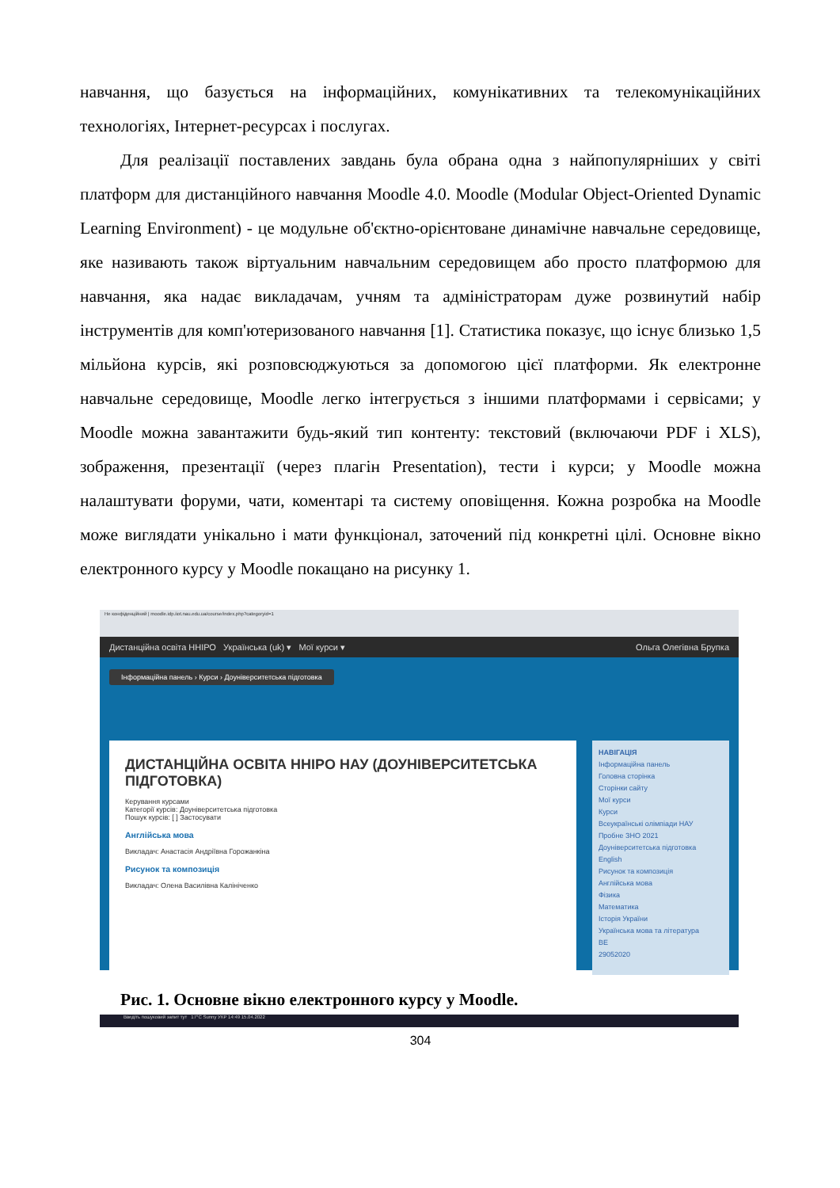навчання, що базується на інформаційних, комунікативних та телекомунікаційних технологіях, Інтернет-ресурсах і послугах.
Для реалізації поставлених завдань була обрана одна з найпопулярніших у світі платформ для дистанційного навчання Moodle 4.0. Moodle (Modular Object-Oriented Dynamic Learning Environment) - це модульне об'єктно-орієнтоване динамічне навчальне середовище, яке називають також віртуальним навчальним середовищем або просто платформою для навчання, яка надає викладачам, учням та адміністраторам дуже розвинутий набір інструментів для комп'ютеризованого навчання [1]. Статистика показує, що існує близько 1,5 мільйона курсів, які розповсюджуються за допомогою цієї платформи. Як електронне навчальне середовище, Moodle легко інтегрується з іншими платформами і сервісами; у Moodle можна завантажити будь-який тип контенту: текстовий (включаючи PDF і XLS), зображення, презентації (через плагін Presentation), тести і курси; у Moodle можна налаштувати форуми, чати, коментарі та систему оповіщення. Кожна розробка на Moodle може виглядати унікально і мати функціонал, заточений під конкретні цілі. Основне вікно електронного курсу у Moodle покащано на рисунку 1.
Не конфіденційний | moodle.idp.iiot.nau.edu.ua/course/index.php?categoryid=1
Дистанційна освіта ННІРО Українська (uk) ▾ Мої курси ▾ Ольга Олегівна Брупка
Інформаційна панель › Курси › Доуніверситетська підготовка
ДИСТАНЦІЙНА ОСВІТА ННІРО НАУ (ДОУНІВЕРСИТЕТСЬКА ПІДГОТОВКА)
Керування курсами
Категорії курсів: Доуніверситетська підготовка
Пошук курсів: [ ] Застосувати
Англійська мова
Викладач: Анастасія Андріївна Горожанкіна
Рисунок та композиція
Викладач: Олена Василівна Калініченко
НАВІГАЦІЯ
Інформаційна панель
Головна сторінка
Сторінки сайту
Мої курси
Курси
Всеукраїнські олімпіади НАУ
Пробне ЗНО 2021
Доуніверситетська підготовка
English
Рисунок та композиція
Англійська мова
Фізика
Математика
Історія України
Українська мова та література
ВЕ
29052020
Введіть пошуковий запит тут 17°C Sunny УКР 14:49 15.04.2022
Рис. 1. Основне вікно електронного курсу у Moodle.
304